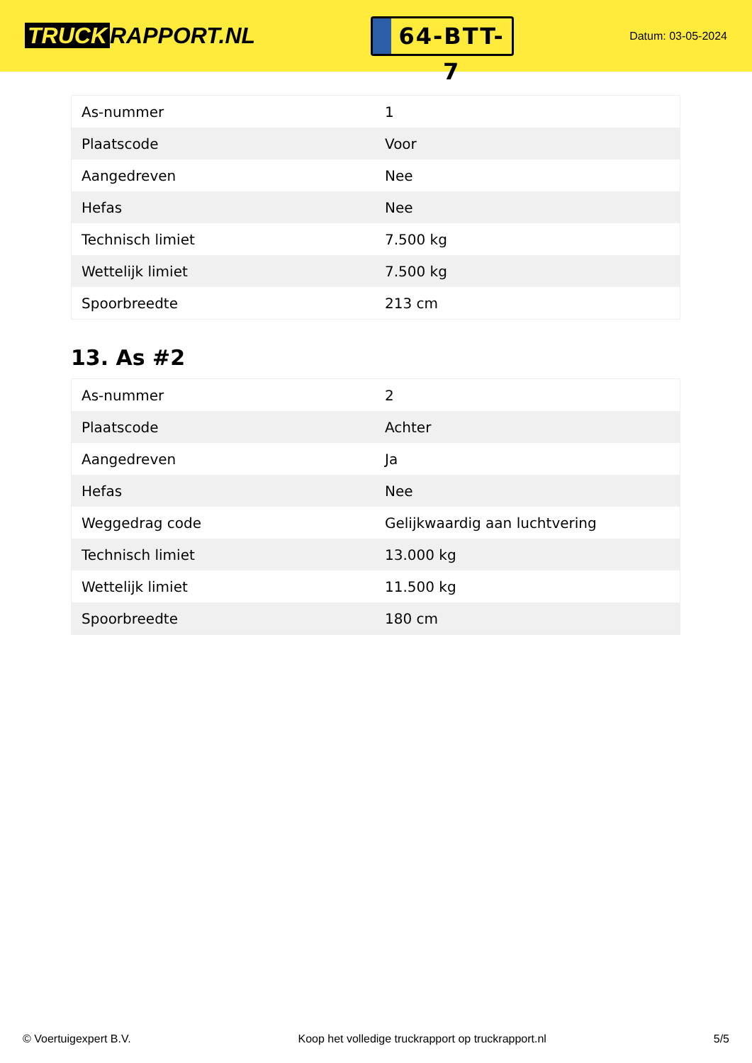TRUCK RAPPORT.NL
64-BTT-7
Datum: 03-05-2024
| As-nummer | 1 |
| Plaatscode | Voor |
| Aangedreven | Nee |
| Hefas | Nee |
| Technisch limiet | 7.500 kg |
| Wettelijk limiet | 7.500 kg |
| Spoorbreedte | 213 cm |
13. As #2
| As-nummer | 2 |
| Plaatscode | Achter |
| Aangedreven | Ja |
| Hefas | Nee |
| Weggedrag code | Gelijkwaardig aan luchtvering |
| Technisch limiet | 13.000 kg |
| Wettelijk limiet | 11.500 kg |
| Spoorbreedte | 180 cm |
© Voertuigexpert B.V. Koop het volledige truckrapport op truckrapport.nl 5/5